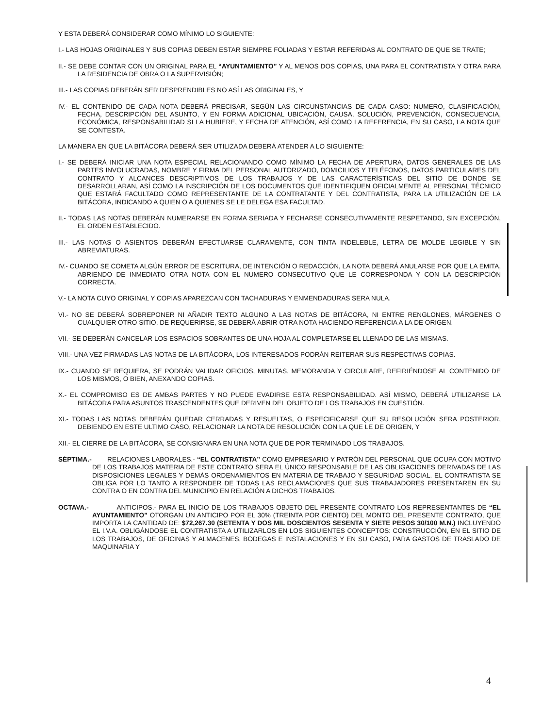Y ESTA DEBERÁ CONSIDERAR COMO MÍNIMO LO SIGUIENTE:
I.- LAS HOJAS ORIGINALES Y SUS COPIAS DEBEN ESTAR SIEMPRE FOLIADAS Y ESTAR REFERIDAS AL CONTRATO DE QUE SE TRATE;
II.- SE DEBE CONTAR CON UN ORIGINAL PARA EL “AYUNTAMIENTO” Y AL MENOS DOS COPIAS, UNA PARA EL CONTRATISTA Y OTRA PARA LA RESIDENCIA DE OBRA O LA SUPERVISIÓN;
III.- LAS COPIAS DEBERÁN SER DESPRENDIBLES NO ASÍ LAS ORIGINALES, Y
IV.- EL CONTENIDO DE CADA NOTA DEBERÁ PRECISAR, SEGÚN LAS CIRCUNSTANCIAS DE CADA CASO: NUMERO, CLASIFICACIÓN, FECHA, DESCRIPCIÓN DEL ASUNTO, Y EN FORMA ADICIONAL UBICACIÓN, CAUSA, SOLUCIÓN, PREVENCIÓN, CONSECUENCIA, ECONÓMICA, RESPONSABILIDAD SI LA HUBIERE, Y FECHA DE ATENCIÓN, ASÍ COMO LA REFERENCIA, EN SU CASO, LA NOTA QUE SE CONTESTA.
LA MANERA EN QUE LA BITÁCORA DEBERÁ SER UTILIZADA DEBERÁ ATENDER A LO SIGUIENTE:
I.- SE DEBERÁ INICIAR UNA NOTA ESPECIAL RELACIONANDO COMO MÍNIMO LA FECHA DE APERTURA, DATOS GENERALES DE LAS PARTES INVOLUCRADAS, NOMBRE Y FIRMA DEL PERSONAL AUTORIZADO, DOMICILIOS Y TELÉFONOS, DATOS PARTICULARES DEL CONTRATO Y ALCANCES DESCRIPTIVOS DE LOS TRABAJOS Y DE LAS CARACTERÍSTICAS DEL SITIO DE DONDE SE DESARROLLARAN, ASÍ COMO LA INSCRIPCIÓN DE LOS DOCUMENTOS QUE IDENTIFIQUEN OFICIALMENTE AL PERSONAL TÉCNICO QUE ESTARÁ FACULTADO COMO REPRESENTANTE DE LA CONTRATANTE Y DEL CONTRATISTA, PARA LA UTILIZACIÓN DE LA BITÁCORA, INDICANDO A QUIEN O A QUIENES SE LE DELEGA ESA FACULTAD.
II.- TODAS LAS NOTAS DEBERÁN NUMERARSE EN FORMA SERIADA Y FECHARSE CONSECUTIVAMENTE RESPETANDO, SIN EXCEPCIÓN, EL ORDEN ESTABLECIDO.
III.- LAS NOTAS O ASIENTOS DEBERÁN EFECTUARSE CLARAMENTE, CON TINTA INDELEBLE, LETRA DE MOLDE LEGIBLE Y SIN ABREVIATURAS.
IV.- CUANDO SE COMETA ALGÚN ERROR DE ESCRITURA, DE INTENCIÓN O REDACCIÓN, LA NOTA DEBERÁ ANULARSE POR QUE LA EMITA, ABRIENDO DE INMEDIATO OTRA NOTA CON EL NUMERO CONSECUTIVO QUE LE CORRESPONDA Y CON LA DESCRIPCIÓN CORRECTA.
V.- LA NOTA CUYO ORIGINAL Y COPIAS APAREZCAN CON TACHADURAS Y ENMENDADURAS SERA NULA.
VI.- NO SE DEBERÁ SOBREPONER NI AÑADIR TEXTO ALGUNO A LAS NOTAS DE BITÁCORA, NI ENTRE RENGLONES, MÁRGENES O CUALQUIER OTRO SITIO, DE REQUERIRSE, SE DEBERÁ ABRIR OTRA NOTA HACIENDO REFERENCIA A LA DE ORIGEN.
VII.- SE DEBERÁN CANCELAR LOS ESPACIOS SOBRANTES DE UNA HOJA AL COMPLETARSE EL LLENADO DE LAS MISMAS.
VIII.- UNA VEZ FIRMADAS LAS NOTAS DE LA BITÁCORA, LOS INTERESADOS PODRÁN REITERAR SUS RESPECTIVAS COPIAS.
IX.- CUANDO SE REQUIERA, SE PODRÁN VALIDAR OFICIOS, MINUTAS, MEMORANDA Y CIRCULARE, REFIRIÉNDOSE AL CONTENIDO DE LOS MISMOS, O BIEN, ANEXANDO COPIAS.
X.- EL COMPROMISO ES DE AMBAS PARTES Y NO PUEDE EVADIRSE ESTA RESPONSABILIDAD. ASÍ MISMO, DEBERÁ UTILIZARSE LA BITÁCORA PARA ASUNTOS TRASCENDENTES QUE DERIVEN DEL OBJETO DE LOS TRABAJOS EN CUESTIÓN.
XI.- TODAS LAS NOTAS DEBERÁN QUEDAR CERRADAS Y RESUELTAS, O ESPECIFICARSE QUE SU RESOLUCIÓN SERA POSTERIOR, DEBIENDO EN ESTE ULTIMO CASO, RELACIONAR LA NOTA DE RESOLUCIÓN CON LA QUE LE DE ORIGEN, Y
XII.- EL CIERRE DE LA BITÁCORA, SE CONSIGNARA EN UNA NOTA QUE DE POR TERMINADO LOS TRABAJOS.
SÉPTIMA.- RELACIONES LABORALES.- “EL CONTRATISTA” COMO EMPRESARIO Y PATRÓN DEL PERSONAL QUE OCUPA CON MOTIVO DE LOS TRABAJOS MATERIA DE ESTE CONTRATO SERA EL ÚNICO RESPONSABLE DE LAS OBLIGACIONES DERIVADAS DE LAS DISPOSICIONES LEGALES Y DEMÁS ORDENAMIENTOS EN MATERIA DE TRABAJO Y SEGURIDAD SOCIAL. EL CONTRATISTA SE OBLIGA POR LO TANTO A RESPONDER DE TODAS LAS RECLAMACIONES QUE SUS TRABAJADORES PRESENTAREN EN SU CONTRA O EN CONTRA DEL MUNICIPIO EN RELACIÓN A DICHOS TRABAJOS.
OCTAVA.- ANTICIPOS.- PARA EL INICIO DE LOS TRABAJOS OBJETO DEL PRESENTE CONTRATO LOS REPRESENTANTES DE “EL AYUNTAMIENTO” OTORGAN UN ANTICIPO POR EL 30% (TREINTA POR CIENTO) DEL MONTO DEL PRESENTE CONTRATO, QUE IMPORTA LA CANTIDAD DE: $72,267.30 (SETENTA Y DOS MIL DOSCIENTOS SESENTA Y SIETE PESOS 30/100 M.N.) INCLUYENDO EL I.V.A. OBLIGÁNDOSE EL CONTRATISTA A UTILIZARLOS EN LOS SIGUIENTES CONCEPTOS: CONSTRUCCIÓN, EN EL SITIO DE LOS TRABAJOS, DE OFICINAS Y ALMACENES, BODEGAS E INSTALACIONES Y EN SU CASO, PARA GASTOS DE TRASLADO DE MAQUINARIA Y
4